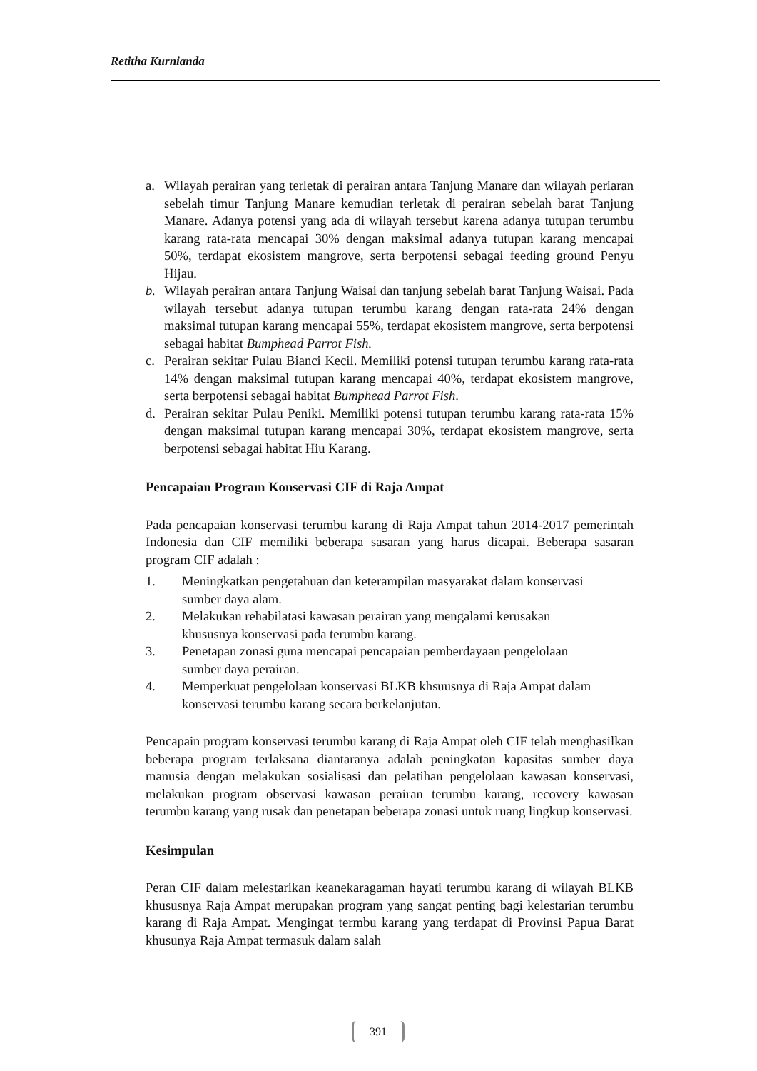Retitha Kurnianda
a. Wilayah perairan yang terletak di perairan antara Tanjung Manare dan wilayah periaran sebelah timur Tanjung Manare kemudian terletak di perairan sebelah barat Tanjung Manare. Adanya potensi yang ada di wilayah tersebut karena adanya tutupan terumbu karang rata-rata mencapai 30% dengan maksimal adanya tutupan karang mencapai 50%, terdapat ekosistem mangrove, serta berpotensi sebagai feeding ground Penyu Hijau.
b. Wilayah perairan antara Tanjung Waisai dan tanjung sebelah barat Tanjung Waisai. Pada wilayah tersebut adanya tutupan terumbu karang dengan rata-rata 24% dengan maksimal tutupan karang mencapai 55%, terdapat ekosistem mangrove, serta berpotensi sebagai habitat Bumphead Parrot Fish.
c. Perairan sekitar Pulau Bianci Kecil. Memiliki potensi tutupan terumbu karang rata-rata 14% dengan maksimal tutupan karang mencapai 40%, terdapat ekosistem mangrove, serta berpotensi sebagai habitat Bumphead Parrot Fish.
d. Perairan sekitar Pulau Peniki. Memiliki potensi tutupan terumbu karang rata-rata 15% dengan maksimal tutupan karang mencapai 30%, terdapat ekosistem mangrove, serta berpotensi sebagai habitat Hiu Karang.
Pencapaian Program Konservasi CIF di Raja Ampat
Pada pencapaian konservasi terumbu karang di Raja Ampat tahun 2014-2017 pemerintah Indonesia dan CIF memiliki beberapa sasaran yang harus dicapai. Beberapa sasaran program CIF adalah :
1. Meningkatkan pengetahuan dan keterampilan masyarakat dalam konservasi sumber daya alam.
2. Melakukan rehabilatasi kawasan perairan yang mengalami kerusakan khususnya konservasi pada terumbu karang.
3. Penetapan zonasi guna mencapai pencapaian pemberdayaan pengelolaan sumber daya perairan.
4. Memperkuat pengelolaan konservasi BLKB khsuusnya di Raja Ampat dalam konservasi terumbu karang secara berkelanjutan.
Pencapain program konservasi terumbu karang di Raja Ampat oleh CIF telah menghasilkan beberapa program terlaksana diantaranya adalah peningkatan kapasitas sumber daya manusia dengan melakukan sosialisasi dan pelatihan pengelolaan kawasan konservasi, melakukan program observasi kawasan perairan terumbu karang, recovery kawasan terumbu karang yang rusak dan penetapan beberapa zonasi untuk ruang lingkup konservasi.
Kesimpulan
Peran CIF dalam melestarikan keanekaragaman hayati terumbu karang di wilayah BLKB khususnya Raja Ampat merupakan program yang sangat penting bagi kelestarian terumbu karang di Raja Ampat. Mengingat termbu karang yang terdapat di Provinsi Papua Barat khusunya Raja Ampat termasuk dalam salah
391